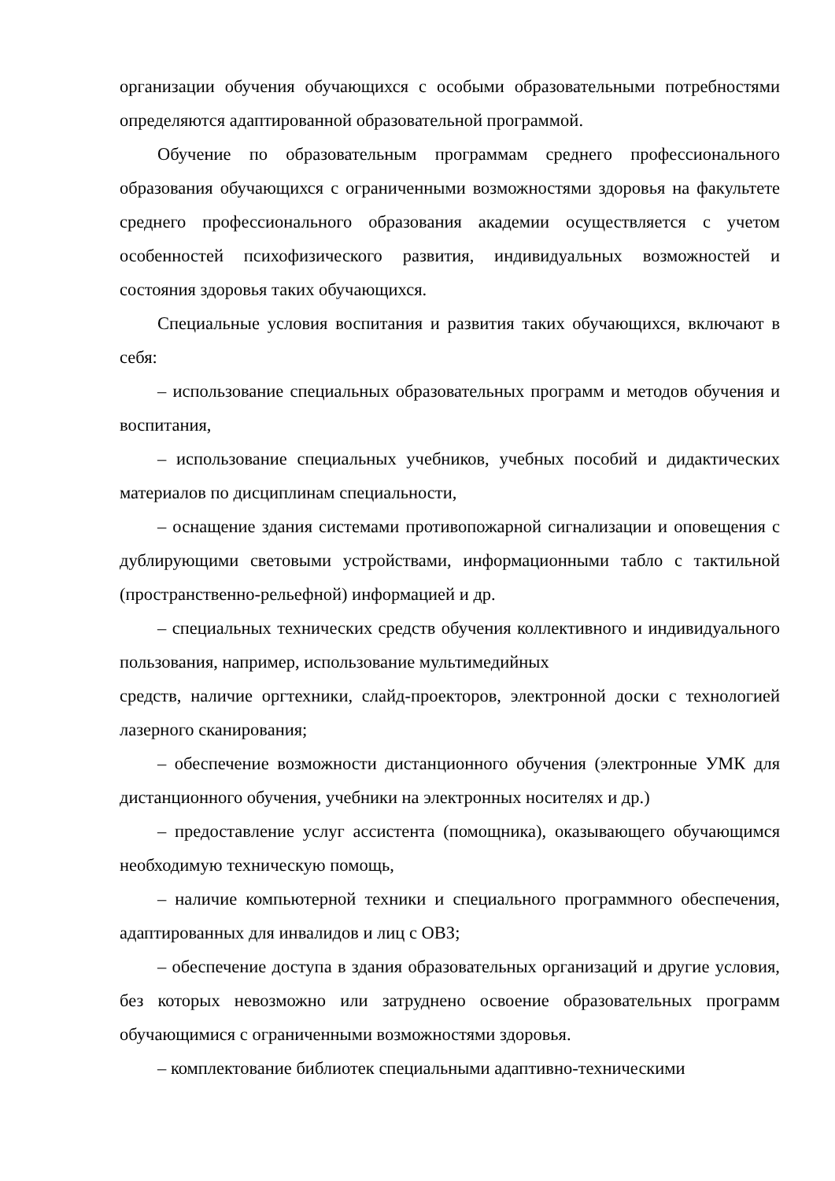организации обучения обучающихся с особыми образовательными потребностями определяются адаптированной образовательной программой.
Обучение по образовательным программам среднего профессионального образования обучающихся с ограниченными возможностями здоровья на факультете среднего профессионального образования академии осуществляется с учетом особенностей психофизического развития, индивидуальных возможностей и состояния здоровья таких обучающихся.
Специальные условия воспитания и развития таких обучающихся, включают в себя:
– использование специальных образовательных программ и методов обучения и воспитания,
– использование специальных учебников, учебных пособий и дидактических материалов по дисциплинам специальности,
– оснащение здания системами противопожарной сигнализации и оповещения с дублирующими световыми устройствами, информационными табло с тактильной (пространственно-рельефной) информацией и др.
– специальных технических средств обучения коллективного и индивидуального пользования, например, использование мультимедийных
средств, наличие оргтехники, слайд-проекторов, электронной доски с технологией лазерного сканирования;
– обеспечение возможности дистанционного обучения (электронные УМК для дистанционного обучения, учебники на электронных носителях и др.)
– предоставление услуг ассистента (помощника), оказывающего обучающимся необходимую техническую помощь,
– наличие компьютерной техники и специального программного обеспечения, адаптированных для инвалидов и лиц с ОВЗ;
– обеспечение доступа в здания образовательных организаций и другие условия, без которых невозможно или затруднено освоение образовательных программ обучающимися с ограниченными возможностями здоровья.
– комплектование библиотек специальными адаптивно-техническими